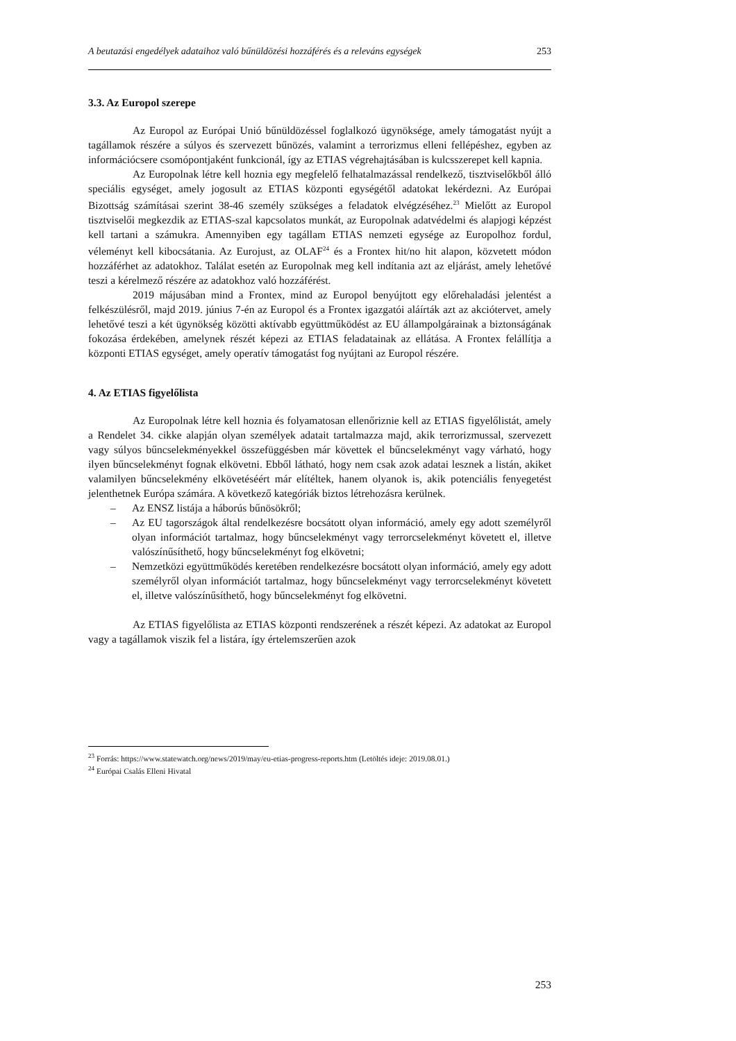A beutazási engedélyek adataihoz való bűnüldözési hozzáférés és a releváns egységek 253
3.3. Az Europol szerepe
Az Europol az Európai Unió bűnüldözéssel foglalkozó ügynöksége, amely támogatást nyújt a tagállamok részére a súlyos és szervezett bűnözés, valamint a terrorizmus elleni fellépéshez, egyben az információcsere csomópontjaként funkcionál, így az ETIAS végrehajtásában is kulcsszerepet kell kapnia.
Az Europolnak létre kell hoznia egy megfelelő felhatalmazással rendelkező, tisztviselőkből álló speciális egységet, amely jogosult az ETIAS központi egységétől adatokat lekérdezni. Az Európai Bizottság számításai szerint 38-46 személy szükséges a feladatok elvégzéséhez.<sup>23</sup> Mielőtt az Europol tisztviselői megkezdik az ETIAS-szal kapcsolatos munkát, az Europolnak adatvédelmi és alapjogi képzést kell tartani a számukra. Amennyiben egy tagállam ETIAS nemzeti egysége az Europolhoz fordul, véleményt kell kibocsátania. Az Eurojust, az OLAF<sup>24</sup> és a Frontex hit/no hit alapon, közvetett módon hozzáférhet az adatokhoz. Találat esetén az Europolnak meg kell indítania azt az eljárást, amely lehetővé teszi a kérelmező részére az adatokhoz való hozzáférést.
2019 májusában mind a Frontex, mind az Europol benyújtott egy előrehaladási jelentést a felkészülésről, majd 2019. június 7-én az Europol és a Frontex igazgatói aláírták azt az akciótervet, amely lehetővé teszi a két ügynökség közötti aktívabb együttműködést az EU állampolgárainak a biztonságának fokozása érdekében, amelynek részét képezi az ETIAS feladatainak az ellátása. A Frontex felállítja a központi ETIAS egységet, amely operatív támogatást fog nyújtani az Europol részére.
4. Az ETIAS figyelőlista
Az Europolnak létre kell hoznia és folyamatosan ellenőriznie kell az ETIAS figyelőlistát, amely a Rendelet 34. cikke alapján olyan személyek adatait tartalmazza majd, akik terrorizmussal, szervezett vagy súlyos bűncselekményekkel összefüggésben már követtek el bűncselekményt vagy várható, hogy ilyen bűncselekményt fognak elkövetni. Ebből látható, hogy nem csak azok adatai lesznek a listán, akiket valamilyen bűncselekmény elkövetéséért már elítéltek, hanem olyanok is, akik potenciális fenyegetést jelenthetnek Európa számára. A következő kategóriák biztos létrehozásra kerülnek.
– Az ENSZ listája a háborús bűnösökről;
– Az EU tagországok által rendelkezésre bocsátott olyan információ, amely egy adott személyről olyan információt tartalmaz, hogy bűncselekményt vagy terrorcselekményt követett el, illetve valószínűsíthető, hogy bűncselekményt fog elkövetni;
– Nemzetközi együttműködés keretében rendelkezésre bocsátott olyan információ, amely egy adott személyről olyan információt tartalmaz, hogy bűncselekményt vagy terrorcselekményt követett el, illetve valószínűsíthető, hogy bűncselekményt fog elkövetni.
Az ETIAS figyelőlista az ETIAS központi rendszerének a részét képezi. Az adatokat az Europol vagy a tagállamok viszik fel a listára, így értelemszerűen azok
<sup>23</sup> Forrás: https://www.statewatch.org/news/2019/may/eu-etias-progress-reports.htm (Letöltés ideje: 2019.08.01.)
<sup>24</sup> Európai Csalás Elleni Hivatal
253